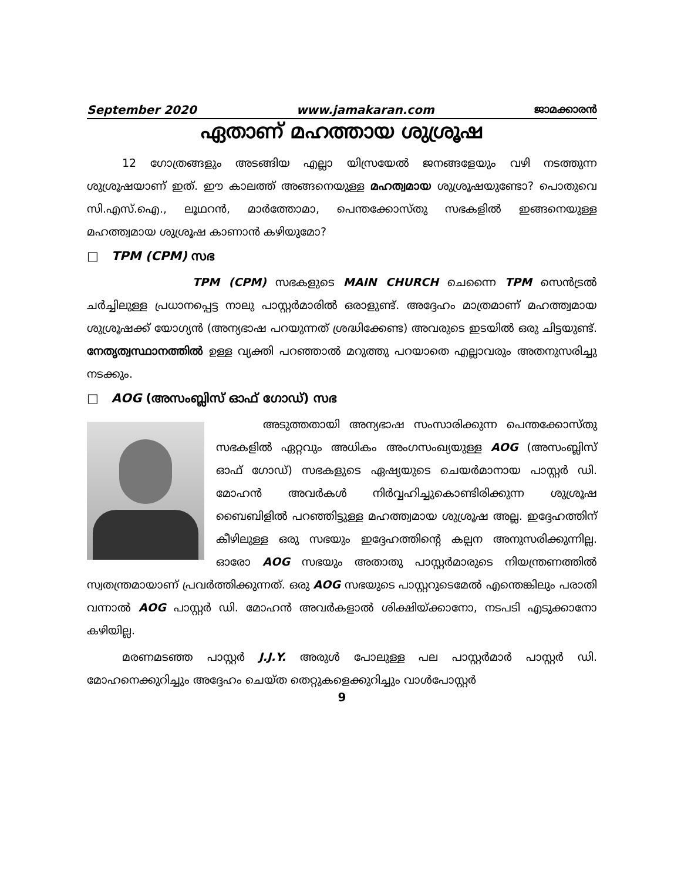September 2020 www.jamakaran.com ജാമക്കാരൻ
ഏതാണ് മഹത്തായ ശുശ്രൂഷ
12 ഗോത്രങ്ങളും അടങ്ങിയ എല്ലാ യിസ്രയേൽ ജനങ്ങളേയും വഴി നടത്തുന്ന ശുശ്രൂഷയാണ് ഇത്. ഈ കാലത്ത് അങ്ങനെയുള്ള മഹത്വമായ ശുശ്രൂഷയുണ്ടോ? പൊതുവെ സി.എസ്.ഐ., ലൂഥറൻ, മാർത്തോമാ, പെന്തക്കോസ്തു സഭകളിൽ ഇങ്ങനെയുള്ള മഹത്ത്വമായ ശുശ്രൂഷ കാണാൻ കഴിയുമോ?
□ TPM (CPM) സഭ
TPM (CPM) സഭകളുടെ MAIN CHURCH ചെന്നൈ TPM സെൻട്രൽ ചർച്ചിലുള്ള പ്രധാനപ്പെട്ട നാലു പാസ്റ്റർമാരിൽ ഒരാളുണ്ട്. അദ്ദേഹം മാത്രമാണ് മഹത്ത്വമായ ശുശ്രൂഷക്ക് യോഗ്യൻ (അന്യഭാഷ പറയുന്നത് ശ്രദ്ധിക്കേണ്ട) അവരുടെ ഇടയിൽ ഒരു ചിട്ടയുണ്ട്. നേതൃത്വസ്ഥാനത്തിൽ ഉള്ള വ്യക്തി പറഞ്ഞാൽ മറുത്തു പറയാതെ എല്ലാവരും അതനുസരിച്ചു നടക്കും.
□ AOG (അസംബ്ലിസ് ഓഫ് ഗോഡ്) സഭ
അടുത്തതായി അന്യഭാഷ സംസാരിക്കുന്ന പെന്തക്കോസ്തു സഭകളിൽ ഏറ്റവും അധികം അംഗസംഖ്യയുള്ള AOG (അസംബ്ലിസ് ഓഫ് ഗോഡ്) സഭകളുടെ ഏഷ്യയുടെ ചെയർമാനായ പാസ്റ്റർ ഡി. മോഹൻ അവർകൾ നിർവ്വഹിച്ചുകൊണ്ടിരിക്കുന്ന ശുശ്രൂഷ ബൈബിളിൽ പറഞ്ഞിട്ടുള്ള മഹത്ത്വമായ ശുശ്രൂഷ അല്ല. ഇദ്ദേഹത്തിന് കീഴിലുള്ള ഒരു സഭയും ഇദ്ദേഹത്തിന്റെ കല്പന അനുസരിക്കുന്നില്ല. ഓരോ AOG സഭയും അതാതു പാസ്റ്റർമാരുടെ നിയന്ത്രണത്തിൽ സ്വതന്ത്രമായാണ് പ്രവർത്തിക്കുന്നത്. ഒരു AOG സഭയുടെ പാസ്റ്ററുടെമേൽ എന്തെങ്കിലും പരാതി വന്നാൽ AOG പാസ്റ്റർ ഡി. മോഹൻ അവർകളാൽ ശിക്ഷിയ്ക്കാനോ, നടപടി എടുക്കാനോ കഴിയില്ല.
മരണമടഞ്ഞ പാസ്റ്റർ J.J.Y. അരുൾ പോലുള്ള പല പാസ്റ്റർമാർ പാസ്റ്റർ ഡി. മോഹനെക്കുറിച്ചും അദ്ദേഹം ചെയ്ത തെറ്റുകളെക്കുറിച്ചും വാൾപോസ്റ്റർ
9